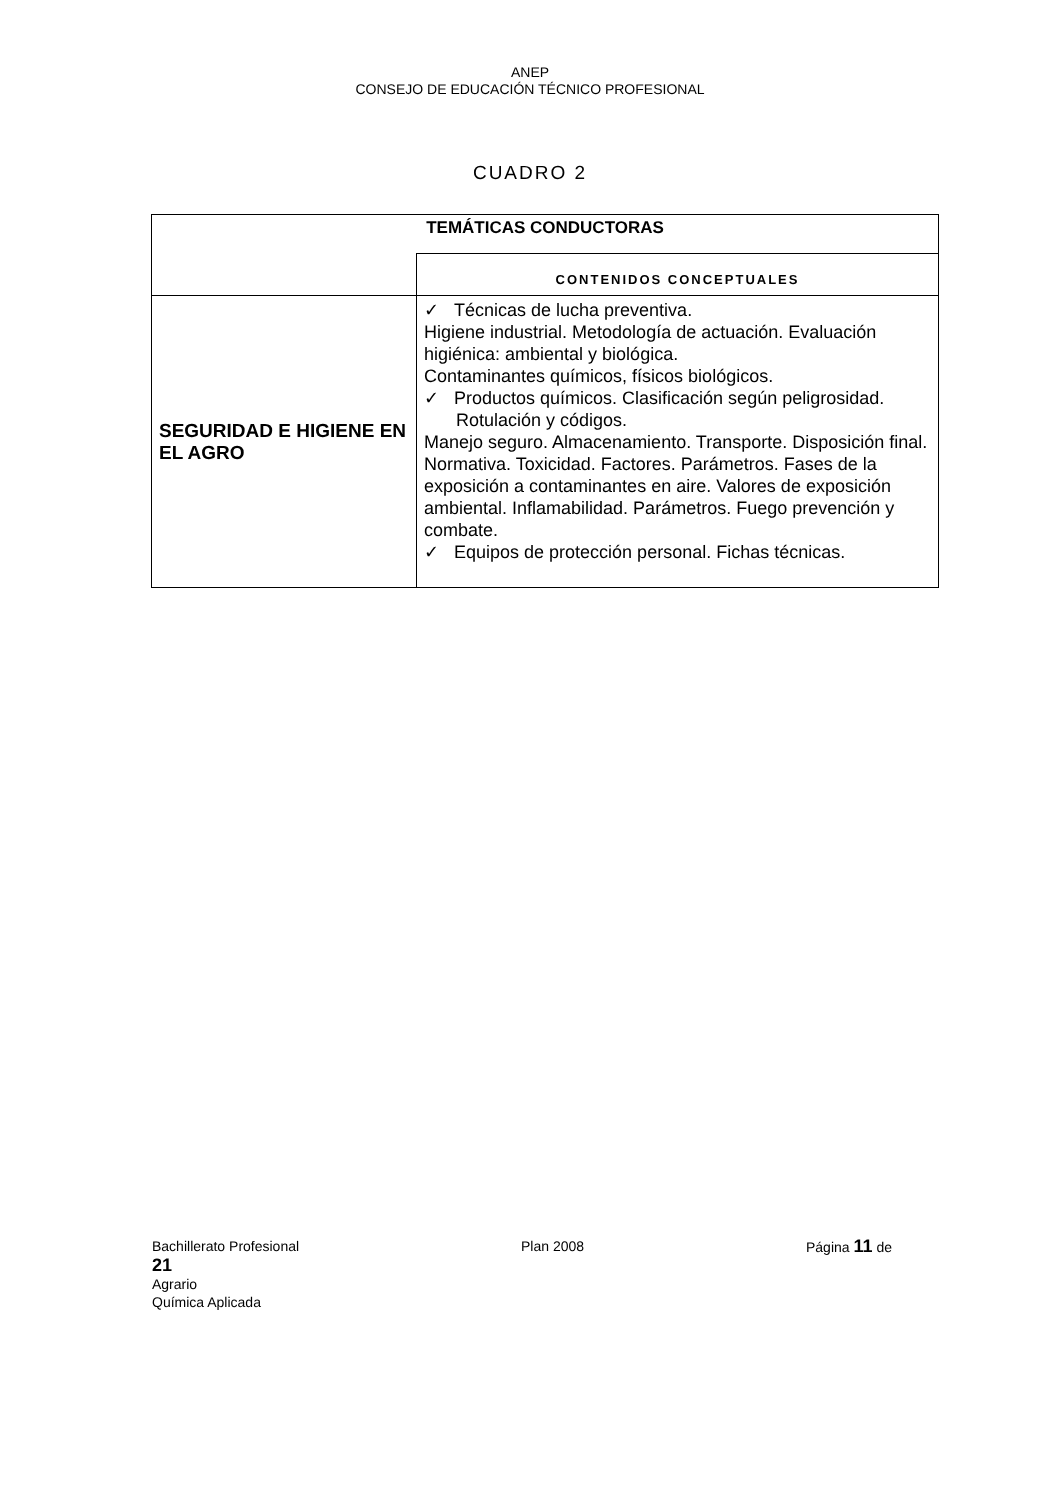ANEP
CONSEJO DE EDUCACIÓN TÉCNICO PROFESIONAL
CUADRO 2
| TEMÁTICAS CONDUCTORAS | |
| --- | --- |
| | CONTENIDOS CONCEPTUALES |
| SEGURIDAD E HIGIENE EN EL AGRO | ✓ Técnicas de lucha preventiva. Higiene industrial. Metodología de actuación. Evaluación higiénica: ambiental y biológica. Contaminantes químicos, físicos biológicos. ✓ Productos químicos. Clasificación según peligrosidad. Rotulación y códigos. Manejo seguro. Almacenamiento. Transporte. Disposición final. Normativa. Toxicidad. Factores. Parámetros. Fases de la exposición a contaminantes en aire. Valores de exposición ambiental. Inflamabilidad. Parámetros. Fuego prevención y combate. ✓ Equipos de protección personal. Fichas técnicas. |
Bachillerato Profesional Plan 2008 Página 11 de
21
Agrario
Química Aplicada